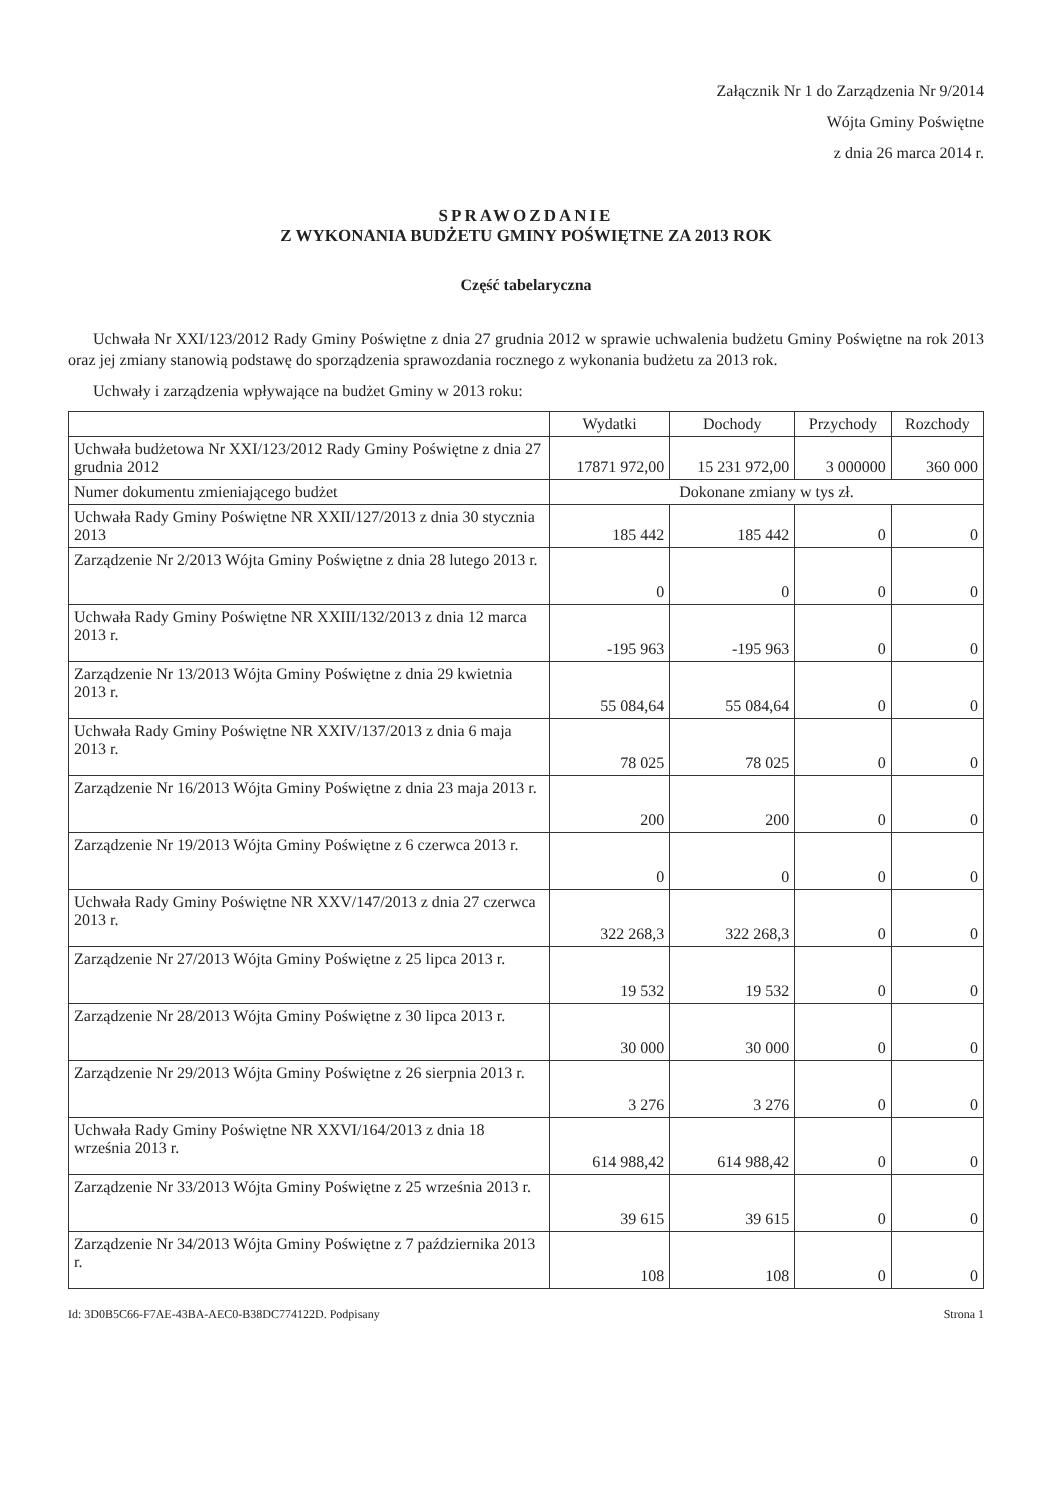Załącznik Nr 1 do Zarządzenia Nr 9/2014
Wójta Gminy Poświętne
z dnia 26 marca 2014 r.
SPRAWOZDANIE
Z WYKONANIA BUDŻETU GMINY POŚWIĘTNE ZA 2013 ROK
Część tabelaryczna
Uchwała Nr XXI/123/2012 Rady Gminy Poświętne z dnia 27 grudnia 2012 w sprawie uchwalenia budżetu Gminy Poświętne na rok 2013 oraz jej zmiany stanowią podstawę do sporządzenia sprawozdania rocznego z wykonania budżetu za 2013 rok.
Uchwały i zarządzenia wpływające na budżet Gminy w 2013 roku:
| | Wydatki | Dochody | Przychody | Rozchody |
| --- | --- | --- | --- | --- |
| Uchwała budżetowa Nr XXI/123/2012 Rady Gminy Poświętne z dnia 27 grudnia 2012 | 17871 972,00 | 15 231 972,00 | 3 000000 | 360 000 |
| Numer dokumentu zmieniającego budżet | Dokonane zmiany w tys zł. | | | |
| Uchwała Rady Gminy Poświętne NR XXII/127/2013 z dnia 30 stycznia 2013 | 185 442 | 185 442 | 0 | 0 |
| Zarządzenie Nr 2/2013 Wójta Gminy Poświętne z dnia 28 lutego 2013 r. | 0 | 0 | 0 | 0 |
| Uchwała Rady Gminy Poświętne NR XXIII/132/2013 z dnia 12 marca 2013 r. | -195 963 | -195 963 | 0 | 0 |
| Zarządzenie Nr 13/2013 Wójta Gminy Poświętne z dnia 29 kwietnia 2013 r. | 55 084,64 | 55 084,64 | 0 | 0 |
| Uchwała Rady Gminy Poświętne NR XXIV/137/2013 z dnia 6 maja 2013 r. | 78 025 | 78 025 | 0 | 0 |
| Zarządzenie Nr 16/2013 Wójta Gminy Poświętne z dnia 23 maja 2013 r. | 200 | 200 | 0 | 0 |
| Zarządzenie Nr 19/2013 Wójta Gminy Poświętne z 6 czerwca 2013 r. | 0 | 0 | 0 | 0 |
| Uchwała Rady Gminy Poświętne NR XXV/147/2013 z dnia 27 czerwca 2013 r. | 322 268,3 | 322 268,3 | 0 | 0 |
| Zarządzenie Nr 27/2013 Wójta Gminy Poświętne z 25 lipca 2013 r. | 19 532 | 19 532 | 0 | 0 |
| Zarządzenie Nr 28/2013 Wójta Gminy Poświętne z 30 lipca 2013 r. | 30 000 | 30 000 | 0 | 0 |
| Zarządzenie Nr 29/2013 Wójta Gminy Poświętne z 26 sierpnia 2013 r. | 3 276 | 3 276 | 0 | 0 |
| Uchwała Rady Gminy Poświętne NR XXVI/164/2013 z dnia 18 września 2013 r. | 614 988,42 | 614 988,42 | 0 | 0 |
| Zarządzenie Nr 33/2013 Wójta Gminy Poświętne z 25 września 2013 r. | 39 615 | 39 615 | 0 | 0 |
| Zarządzenie Nr 34/2013 Wójta Gminy Poświętne z 7 października 2013 r. | 108 | 108 | 0 | 0 |
Id: 3D0B5C66-F7AE-43BA-AEC0-B38DC774122D. Podpisany Strona 1